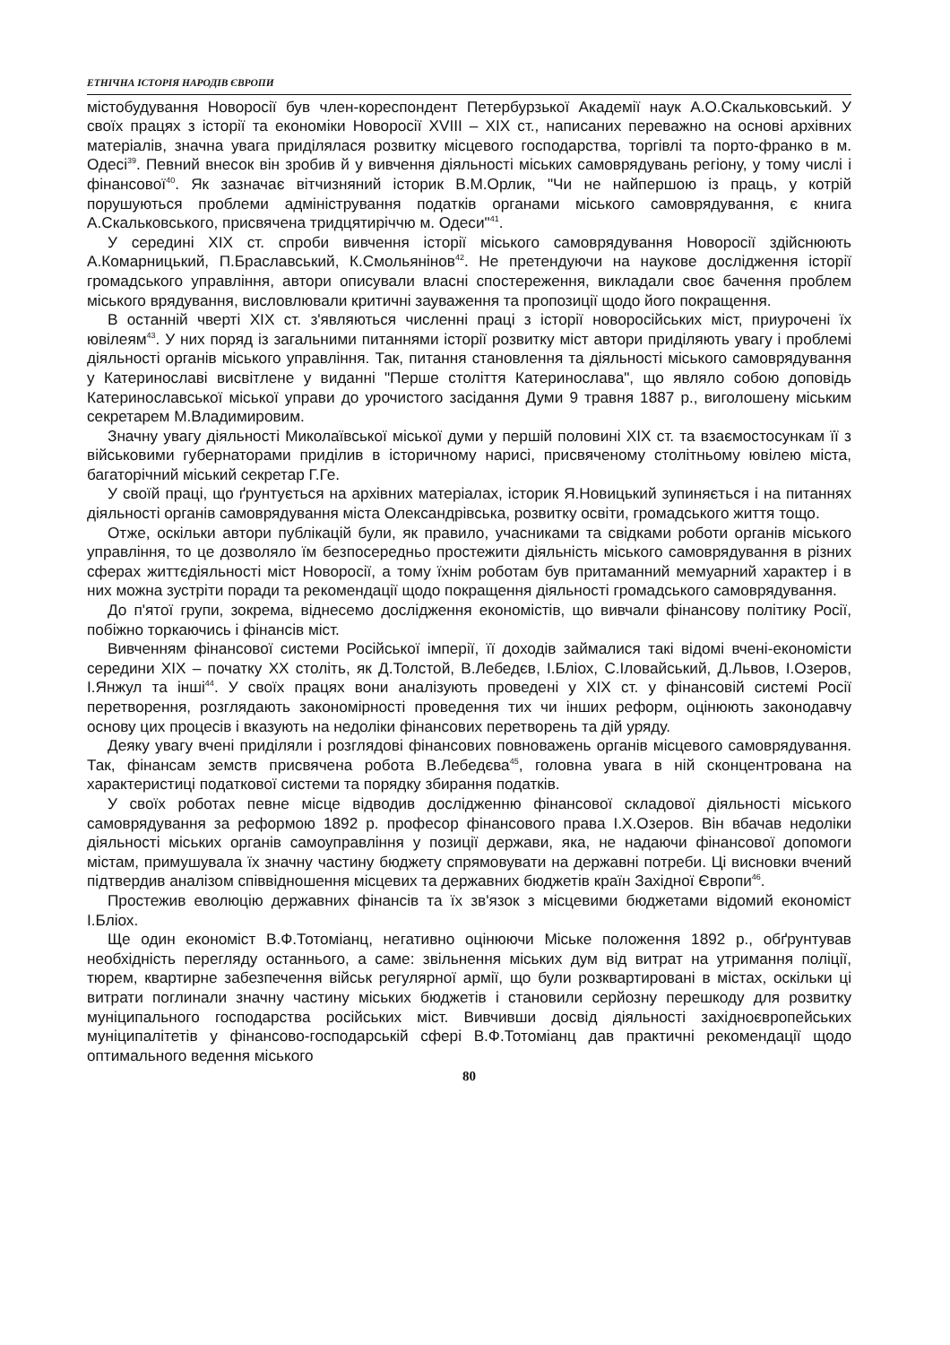ЕТНІЧНА ІСТОРІЯ НАРОДІВ ЄВРОПИ
містобудування Новоросії був член-кореспондент Петербурзької Академії наук А.О.Скальковський. У своїх працях з історії та економіки Новоросії XVIII – XIX ст., написаних переважно на основі архівних матеріалів, значна увага приділялася розвитку місцевого господарства, торгівлі та порто-франко в м. Одесі<sup>39</sup>. Певний внесок він зробив й у вивчення діяльності міських самоврядувань регіону, у тому числі і фінансової<sup>40</sup>. Як зазначає вітчизняний історик В.М.Орлик, "Чи не найпершою із праць, у котрій порушуються проблеми адміністрування податків органами міського самоврядування, є книга А.Скальковського, присвячена тридцятиріччю м. Одеси"<sup>41</sup>.
У середині XIX ст. спроби вивчення історії міського самоврядування Новоросії здійснюють А.Комарницький, П.Браславський, К.Смольянінов<sup>42</sup>. Не претендуючи на наукове дослідження історії громадського управління, автори описували власні спостереження, викладали своє бачення проблем міського врядування, висловлювали критичні зауваження та пропозиції щодо його покращення.
В останній чверті XIX ст. з'являються численні праці з історії новоросійських міст, приурочені їх ювілеям<sup>43</sup>. У них поряд із загальними питаннями історії розвитку міст автори приділяють увагу і проблемі діяльності органів міського управління. Так, питання становлення та діяльності міського самоврядування у Катеринославі висвітлене у виданні "Перше століття Катеринослава", що являло собою доповідь Катеринославської міської управи до урочистого засідання Думи 9 травня 1887 р., виголошену міським секретарем М.Владимировим.
Значну увагу діяльності Миколаївської міської думи у першій половині XIX ст. та взаємостосункам її з військовими губернаторами приділив в історичному нарисі, присвяченому столітньому ювілею міста, багаторічний міський секретар Г.Ге.
У своїй праці, що ґрунтується на архівних матеріалах, історик Я.Новицький зупиняється і на питаннях діяльності органів самоврядування міста Олександрівська, розвитку освіти, громадського життя тощо.
Отже, оскільки автори публікацій були, як правило, учасниками та свідками роботи органів міського управління, то це дозволяло їм безпосередньо простежити діяльність міського самоврядування в різних сферах життєдіяльності міст Новоросії, а тому їхнім роботам був притаманний мемуарний характер і в них можна зустріти поради та рекомендації щодо покращення діяльності громадського самоврядування.
До п'ятої групи, зокрема, віднесемо дослідження економістів, що вивчали фінансову політику Росії, побіжно торкаючись і фінансів міст.
Вивченням фінансової системи Російської імперії, її доходів займалися такі відомі вчені-економісти середини XIX – початку XX століть, як Д.Толстой, В.Лебедєв, І.Бліох, С.Іловайський, Д.Львов, І.Озеров, І.Янжул та інші<sup>44</sup>. У своїх працях вони аналізують проведені у XIX ст. у фінансовій системі Росії перетворення, розглядають закономірності проведення тих чи інших реформ, оцінюють законодавчу основу цих процесів і вказують на недоліки фінансових перетворень та дій уряду.
Деяку увагу вчені приділяли і розглядові фінансових повноважень органів місцевого самоврядування. Так, фінансам земств присвячена робота В.Лебедєва<sup>45</sup>, головна увага в ній сконцентрована на характеристиці податкової системи та порядку збирання податків.
У своїх роботах певне місце відводив дослідженню фінансової складової діяльності міського самоврядування за реформою 1892 р. професор фінансового права І.Х.Озеров. Він вбачав недоліки діяльності міських органів самоуправління у позиції держави, яка, не надаючи фінансової допомоги містам, примушувала їх значну частину бюджету спрямовувати на державні потреби. Ці висновки вчений підтвердив аналізом співвідношення місцевих та державних бюджетів країн Західної Європи<sup>46</sup>.
Простежив еволюцію державних фінансів та їх зв'язок з місцевими бюджетами відомий економіст І.Бліох.
Ще один економіст В.Ф.Тотоміанц, негативно оцінюючи Міське положення 1892 р., обґрунтував необхідність перегляду останнього, а саме: звільнення міських дум від витрат на утримання поліції, тюрем, квартирне забезпечення військ регулярної армії, що були розквартировані в містах, оскільки ці витрати поглинали значну частину міських бюджетів і становили серйозну перешкоду для розвитку муніципального господарства російських міст. Вивчивши досвід діяльності західноєвропейських муніципалітетів у фінансово-господарській сфері В.Ф.Тотоміанц дав практичні рекомендації щодо оптимального ведення міського
80